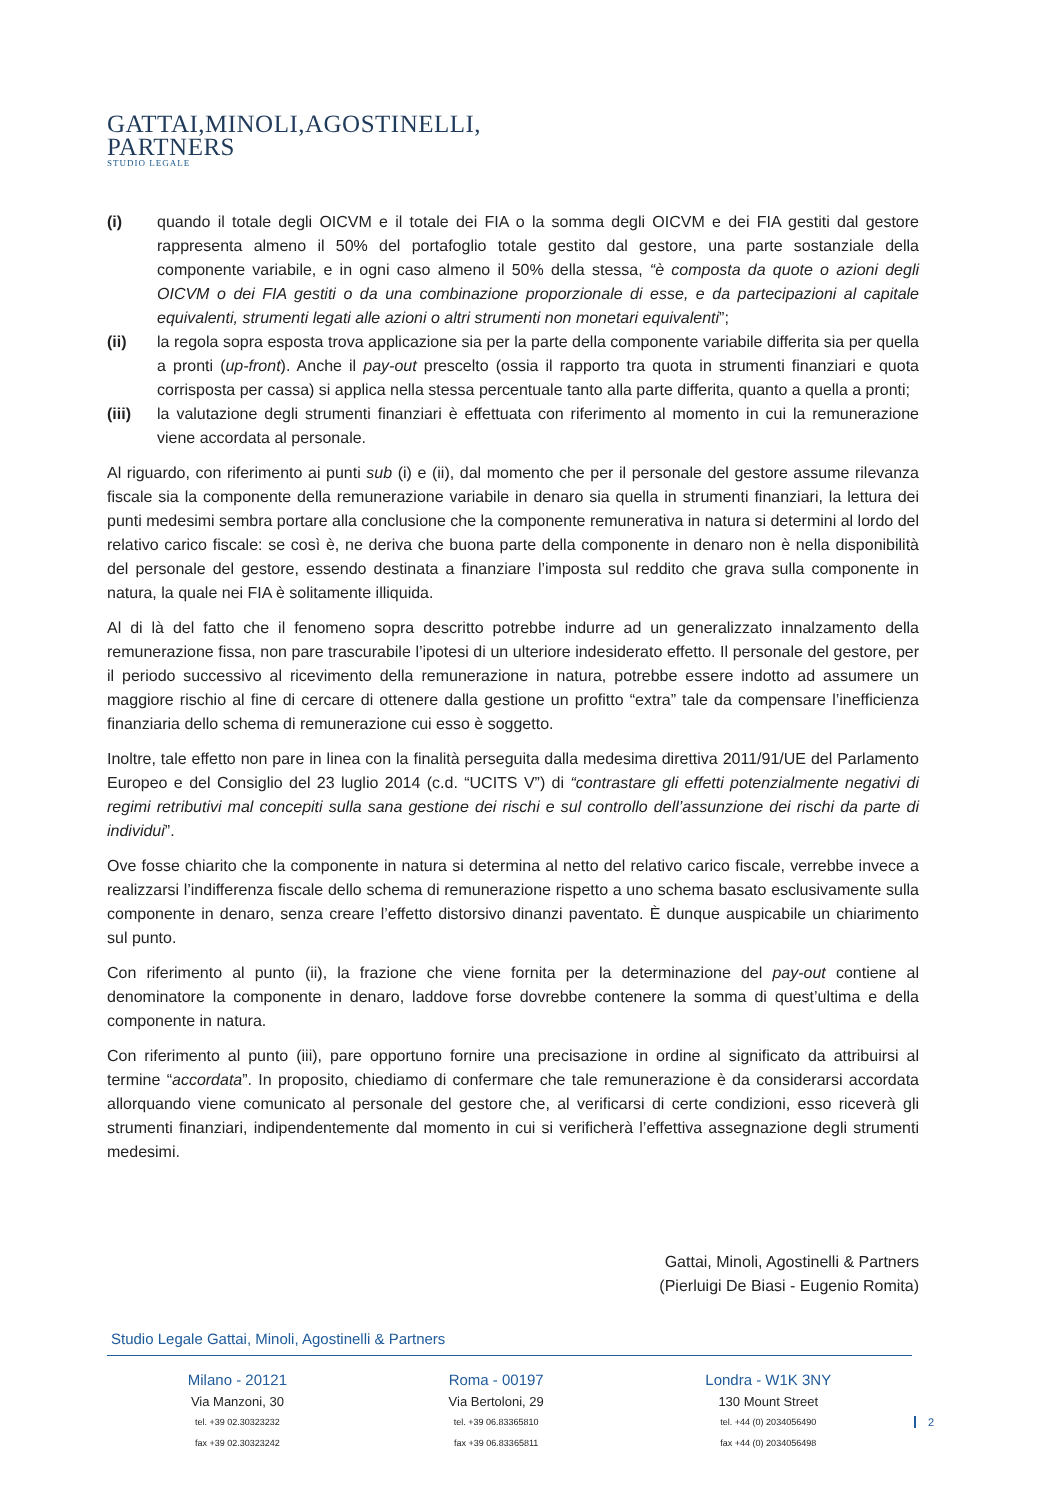GATTAI,MINOLI,AGOSTINELLI,
PARTNERS
STUDIO LEGALE
(i) quando il totale degli OICVM e il totale dei FIA o la somma degli OICVM e dei FIA gestiti dal gestore rappresenta almeno il 50% del portafoglio totale gestito dal gestore, una parte sostanziale della componente variabile, e in ogni caso almeno il 50% della stessa, “è composta da quote o azioni degli OICVM o dei FIA gestiti o da una combinazione proporzionale di esse, e da partecipazioni al capitale equivalenti, strumenti legati alle azioni o altri strumenti non monetari equivalenti”;
(ii) la regola sopra esposta trova applicazione sia per la parte della componente variabile differita sia per quella a pronti (up-front). Anche il pay-out prescelto (ossia il rapporto tra quota in strumenti finanziari e quota corrisposta per cassa) si applica nella stessa percentuale tanto alla parte differita, quanto a quella a pronti;
(iii) la valutazione degli strumenti finanziari è effettuata con riferimento al momento in cui la remunerazione viene accordata al personale.
Al riguardo, con riferimento ai punti sub (i) e (ii), dal momento che per il personale del gestore assume rilevanza fiscale sia la componente della remunerazione variabile in denaro sia quella in strumenti finanziari, la lettura dei punti medesimi sembra portare alla conclusione che la componente remunerativa in natura si determini al lordo del relativo carico fiscale: se così è, ne deriva che buona parte della componente in denaro non è nella disponibilità del personale del gestore, essendo destinata a finanziare l’imposta sul reddito che grava sulla componente in natura, la quale nei FIA è solitamente illiquida.
Al di là del fatto che il fenomeno sopra descritto potrebbe indurre ad un generalizzato innalzamento della remunerazione fissa, non pare trascurabile l’ipotesi di un ulteriore indesiderato effetto. Il personale del gestore, per il periodo successivo al ricevimento della remunerazione in natura, potrebbe essere indotto ad assumere un maggiore rischio al fine di cercare di ottenere dalla gestione un profitto “extra” tale da compensare l’inefficienza finanziaria dello schema di remunerazione cui esso è soggetto.
Inoltre, tale effetto non pare in linea con la finalità perseguita dalla medesima direttiva 2011/91/UE del Parlamento Europeo e del Consiglio del 23 luglio 2014 (c.d. “UCITS V”) di “contrastare gli effetti potenzialmente negativi di regimi retributivi mal concepiti sulla sana gestione dei rischi e sul controllo dell’assunzione dei rischi da parte di individui”.
Ove fosse chiarito che la componente in natura si determina al netto del relativo carico fiscale, verrebbe invece a realizzarsi l’indifferenza fiscale dello schema di remunerazione rispetto a uno schema basato esclusivamente sulla componente in denaro, senza creare l’effetto distorsivo dinanzi paventato. È dunque auspicabile un chiarimento sul punto.
Con riferimento al punto (ii), la frazione che viene fornita per la determinazione del pay-out contiene al denominatore la componente in denaro, laddove forse dovrebbe contenere la somma di quest’ultima e della componente in natura.
Con riferimento al punto (iii), pare opportuno fornire una precisazione in ordine al significato da attribuirsi al termine “accordata”. In proposito, chiediamo di confermare che tale remunerazione è da considerarsi accordata allorquando viene comunicato al personale del gestore che, al verificarsi di certe condizioni, esso riceverà gli strumenti finanziari, indipendentemente dal momento in cui si verificherà l’effettiva assegnazione degli strumenti medesimi.
Gattai, Minoli, Agostinelli & Partners
(Pierluigi De Biasi - Eugenio Romita)
Studio Legale Gattai, Minoli, Agostinelli & Partners
Milano - 20121
Via Manzoni, 30
tel. +39 02.30323232
fax +39 02.30323242
Roma - 00197
Via Bertoloni, 29
tel. +39 06.83365810
fax +39 06.83365811
Londra - W1K 3NY
130 Mount Street
tel. +44 (0) 2034056490
fax +44 (0) 2034056498
2